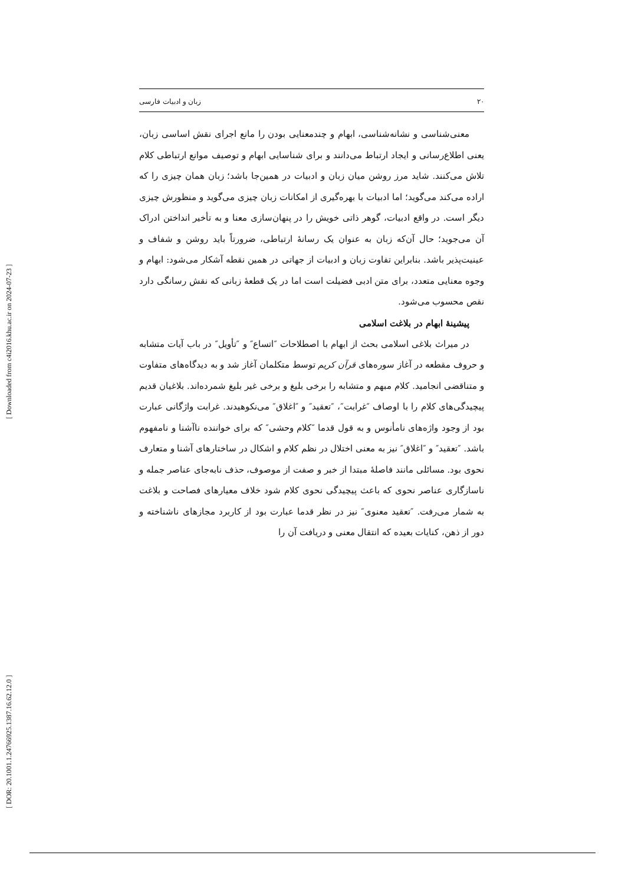[ Downloaded from c4i2016.khu.ac.ir on 2024-07-23 ]
[ DOR: 20.1001.1.24766925.1387.16.62.12.0 ]
۲۰ زبان و ادبیات فارسی
معنی‌شناسی و نشانه‌شناسی، ابهام و چندمعنایی بودن را مانع اجرای نقش اساسی زبان، یعنی اطلاع‌رسانی و ایجاد ارتباط می‌دانند و برای شناسایی ابهام و توصیف موانع ارتباطی کلام تلاش می‌کنند. شاید مرز روشن میان زبان و ادبیات در همین‌جا باشد؛ زبان همان چیزی را که اراده می‌کند می‌گوید؛ اما ادبیات با بهره‌گیری از امکانات زبان چیزی می‌گوید و منظورش چیزی دیگر است. در واقع ادبیات، گوهر ذاتی خویش را در پنهان‌سازی معنا و به تأخیر انداختن ادراک آن می‌جوید؛ حال آن‌که زبان به عنوان یک رسانهٔ ارتباطی، ضرورتاً باید روشن و شفاف و عینیت‌پذیر باشد. بنابراین تفاوت زبان و ادبیات از جهاتی در همین نقطه آشکار می‌شود: ابهام و وجوه معنایی متعدد، برای متن ادبی فضیلت است اما در یک قطعهٔ زبانی که نقش رسانگی دارد نقص محسوب می‌شود.
پیشینهٔ ابهام در بلاغت اسلامی
در میراث بلاغی اسلامی بحث از ابهام با اصطلاحات ″اتساع″ و ″تأویل″ در باب آیات متشابه و حروف مقطعه در آغاز سوره‌های قرآن کریم توسط متکلمان آغاز شد و به دیدگاه‌های متفاوت و متناقضی انجامید. کلام مبهم و متشابه را برخی بلیغ و برخی غیر بلیغ شمرده‌اند. بلاغیان قدیم پیچیدگی‌های کلام را با اوصاف ″غرابت″، ″تعقید″ و ″اغلاق″ می‌نکوهیدند. غرابت واژگانی عبارت بود از وجود واژه‌های نامأنوس و به قول قدما ″کلام وحشی″ که برای خواننده ناآشنا و نامفهوم باشد. ″تعقید″ و ″اغلاق″ نیز به معنی اختلال در نظم کلام و اشکال در ساختارهای آشنا و متعارف نحوی بود. مسائلی مانند فاصلهٔ مبتدا از خبر و صفت از موصوف، حذف نابه‌جای عناصر جمله و ناسازگاری عناصر نحوی که باعث پیچیدگی نحوی کلام شود خلاف معیارهای فصاحت و بلاغت به شمار می‌رفت. ″تعقید معنوی″ نیز در نظر قدما عبارت بود از کاربرد مجازهای ناشناخته و دور از ذهن، کنایات بعیده که انتقال معنی و دریافت آن را